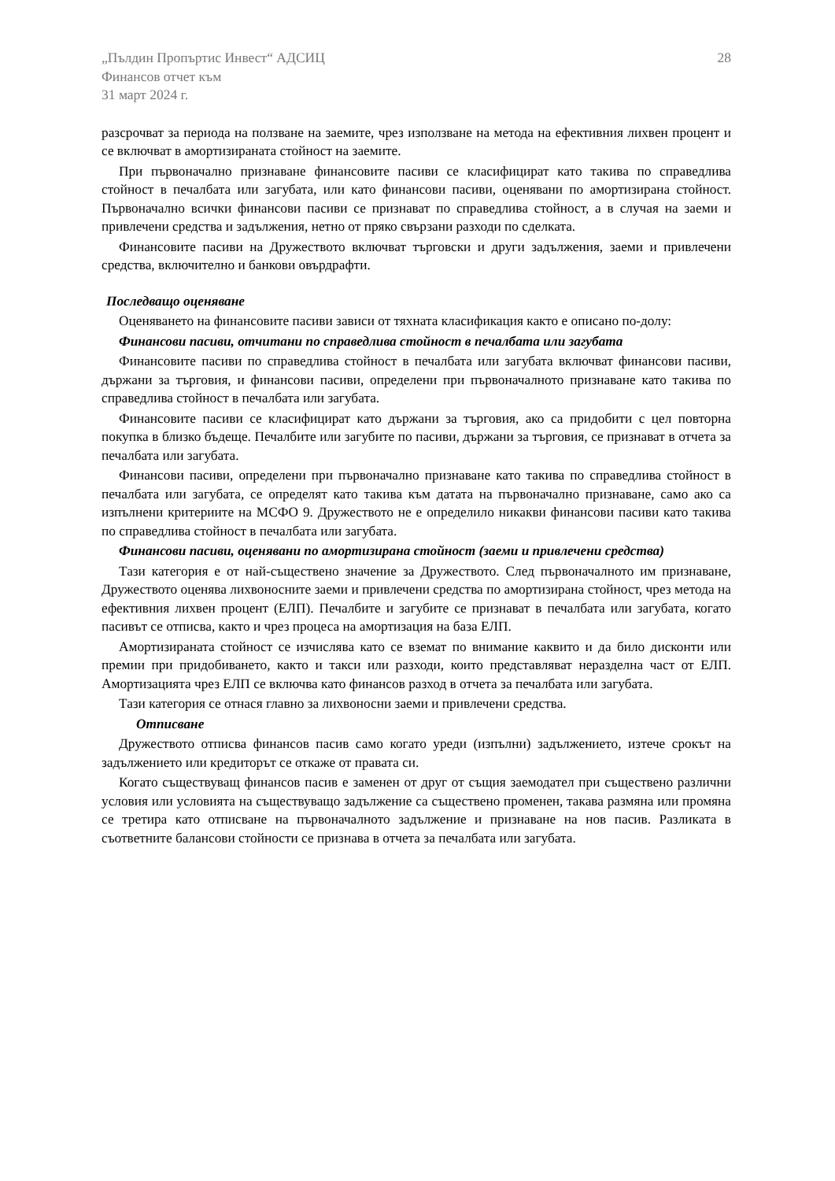„Пълдин Пропъртис Инвест“ АДСИЦ
Финансов отчет към
31 март 2024 г.
28
разсрочват за периода на ползване на заемите, чрез използване на метода на ефективния лихвен процент и се включват в амортизираната стойност на заемите.
При първоначално признаване финансовите пасиви се класифицират като такива по справедлива стойност в печалбата или загубата, или като финансови пасиви, оценявани по амортизирана стойност. Първоначално всички финансови пасиви се признават по справедлива стойност, а в случая на заеми и привлечени средства и задължения, нетно от пряко свързани разходи по сделката.
Финансовите пасиви на Дружеството включват търговски и други задължения, заеми и привлечени средства, включително и банкови овърдрафти.
Последващо оценяване
Оценяването на финансовите пасиви зависи от тяхната класификация както е описано по-долу:
Финансови пасиви, отчитани по справедлива стойност в печалбата или загубата
Финансовите пасиви по справедлива стойност в печалбата или загубата включват финансови пасиви, държани за търговия, и финансови пасиви, определени при първоначалното признаване като такива по справедлива стойност в печалбата или загубата.
Финансовите пасиви се класифицират като държани за търговия, ако са придобити с цел повторна покупка в близко бъдеще. Печалбите или загубите по пасиви, държани за търговия, се признават в отчета за печалбата или загубата.
Финансови пасиви, определени при първоначално признаване като такива по справедлива стойност в печалбата или загубата, се определят като такива към датата на първоначално признаване, само ако са изпълнени критериите на МСФО 9. Дружеството не е определило никакви финансови пасиви като такива по справедлива стойност в печалбата или загубата.
Финансови пасиви, оценявани по амортизирана стойност (заеми и привлечени средства)
Тази категория е от най-съществено значение за Дружеството. След първоначалното им признаване, Дружеството оценява лихвоносните заеми и привлечени средства по амортизирана стойност, чрез метода на ефективния лихвен процент (ЕЛП). Печалбите и загубите се признават в печалбата или загубата, когато пасивът се отписва, както и чрез процеса на амортизация на база ЕЛП.
Амортизираната стойност се изчислява като се вземат по внимание каквито и да било дисконти или премии при придобиването, както и такси или разходи, които представляват неразделна част от ЕЛП. Амортизацията чрез ЕЛП се включва като финансов разход в отчета за печалбата или загубата.
Тази категория се отнася главно за лихвоносни заеми и привлечени средства.
Отписване
Дружеството отписва финансов пасив само когато уреди (изпълни) задължението, изтече срокът на задължението или кредиторът се откаже от правата си.
Когато съществуващ финансов пасив е заменен от друг от същия заемодател при съществено различни условия или условията на съществуващо задължение са съществено променен, такава размяна или промяна се третира като отписване на първоначалното задължение и признаване на нов пасив. Разликата в съответните балансови стойности се признава в отчета за печалбата или загубата.